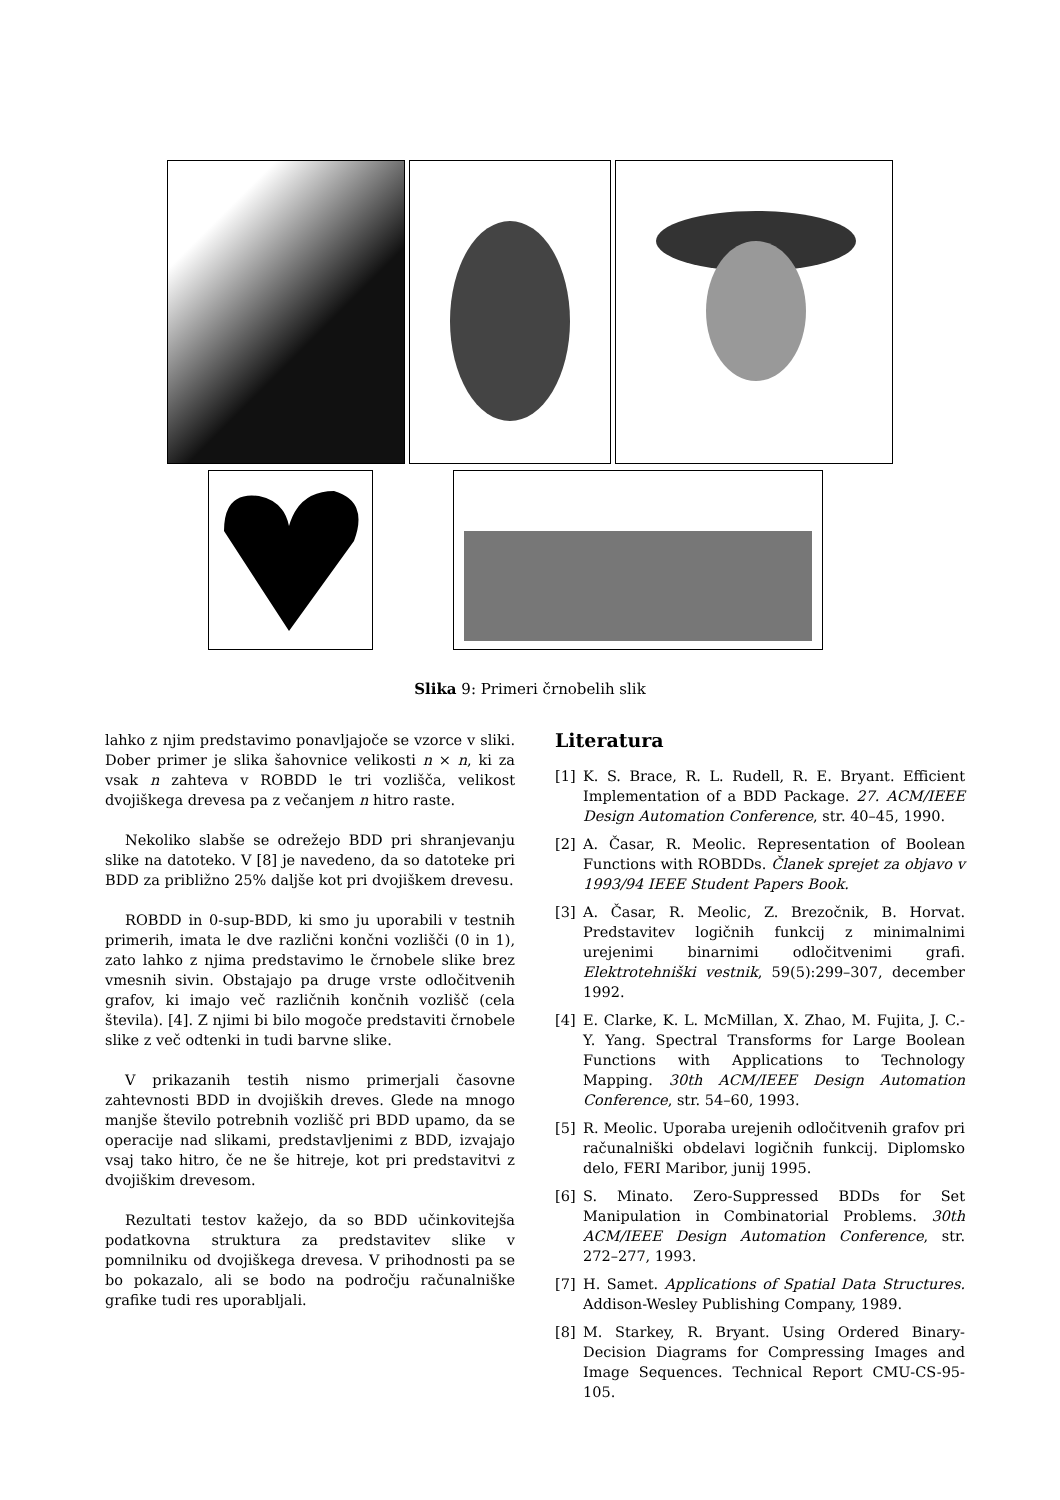Slika 9: Primeri črnobelih slik
lahko z njim predstavimo ponavljajoče se vzorce v sliki. Dober primer je slika šahovnice velikosti n × n, ki za vsak n zahteva v ROBDD le tri vozlišča, velikost dvojiškega drevesa pa z večanjem n hitro raste.
Nekoliko slabše se odrežejo BDD pri shranjevanju slike na datoteko. V [8] je navedeno, da so datoteke pri BDD za približno 25% daljše kot pri dvojiškem drevesu.
ROBDD in 0-sup-BDD, ki smo ju uporabili v testnih primerih, imata le dve različni končni vozlišči (0 in 1), zato lahko z njima predstavimo le črnobele slike brez vmesnih sivin. Obstajajo pa druge vrste odločitvenih grafov, ki imajo več različnih končnih vozlišč (cela števila). [4]. Z njimi bi bilo mogoče predstaviti črnobele slike z več odtenki in tudi barvne slike.
V prikazanih testih nismo primerjali časovne zahtevnosti BDD in dvojiških dreves. Glede na mnogo manjše število potrebnih vozlišč pri BDD upamo, da se operacije nad slikami, predstavljenimi z BDD, izvajajo vsaj tako hitro, če ne še hitreje, kot pri predstavitvi z dvojiškim drevesom.
Rezultati testov kažejo, da so BDD učinkovitejša podatkovna struktura za predstavitev slike v pomnilniku od dvojiškega drevesa. V prihodnosti pa se bo pokazalo, ali se bodo na področju računalniške grafike tudi res uporabljali.
Literatura
[1] K. S. Brace, R. L. Rudell, R. E. Bryant. Efficient Implementation of a BDD Package. 27. ACM/IEEE Design Automation Conference, str. 40–45, 1990.
[2] A. Časar, R. Meolic. Representation of Boolean Functions with ROBDDs. Članek sprejet za objavo v 1993/94 IEEE Student Papers Book.
[3] A. Časar, R. Meolic, Z. Brezočnik, B. Horvat. Predstavitev logičnih funkcij z minimalnimi urejenimi binarnimi odločitvenimi grafi. Elektrotehniški vestnik, 59(5):299–307, december 1992.
[4] E. Clarke, K. L. McMillan, X. Zhao, M. Fujita, J. C.-Y. Yang. Spectral Transforms for Large Boolean Functions with Applications to Technology Mapping. 30th ACM/IEEE Design Automation Conference, str. 54–60, 1993.
[5] R. Meolic. Uporaba urejenih odločitvenih grafov pri računalniški obdelavi logičnih funkcij. Diplomsko delo, FERI Maribor, junij 1995.
[6] S. Minato. Zero-Suppressed BDDs for Set Manipulation in Combinatorial Problems. 30th ACM/IEEE Design Automation Conference, str. 272–277, 1993.
[7] H. Samet. Applications of Spatial Data Structures. Addison-Wesley Publishing Company, 1989.
[8] M. Starkey, R. Bryant. Using Ordered Binary-Decision Diagrams for Compressing Images and Image Sequences. Technical Report CMU-CS-95-105.